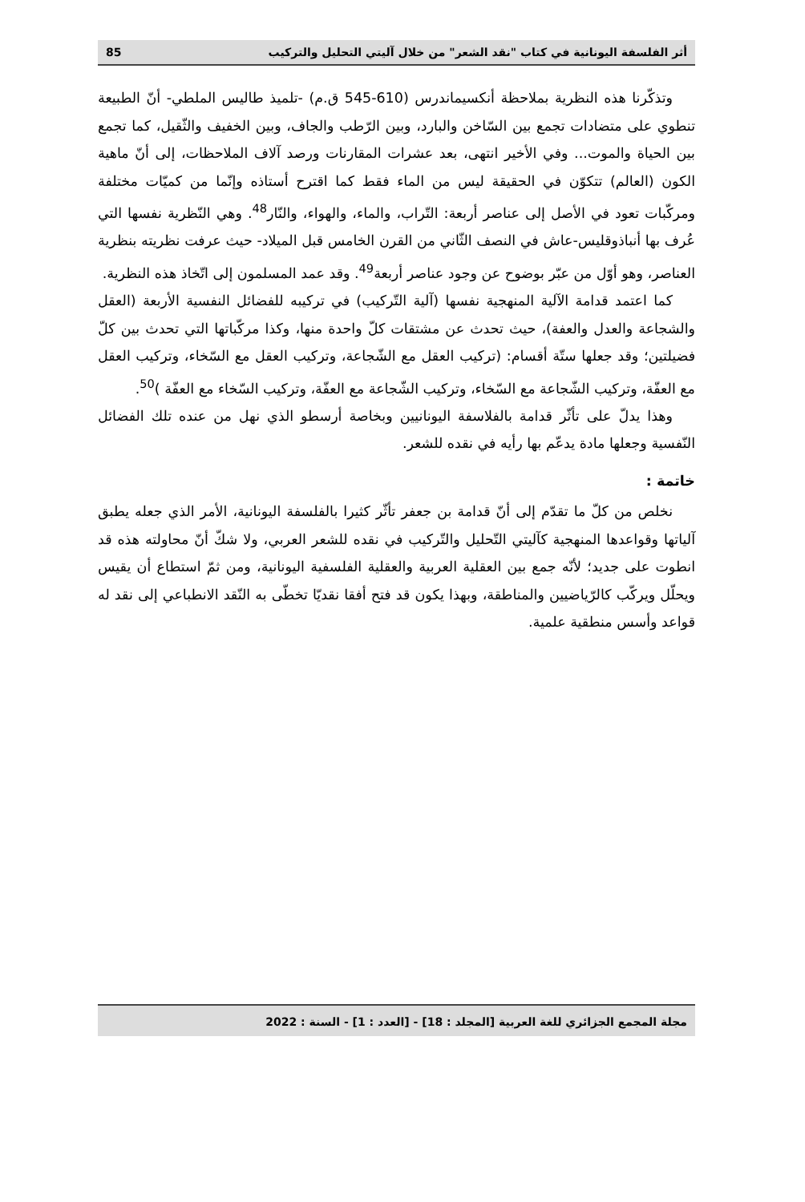أثر الفلسفة اليونانية في كتاب "نقد الشعر" من خلال آليتي التحليل والتركيب 85
وتذكّرنا هذه النظرية بملاحظة أنكسيماندرس (610-545 ق.م) -تلميذ طاليس الملطي- أنّ الطبيعة تنطوي على متضادات تجمع بين السّاخن والبارد، وبين الرّطب والجاف، وبين الخفيف والثّقيل، كما تجمع بين الحياة والموت... وفي الأخير انتهى، بعد عشرات المقارنات ورصد آلاف الملاحظات، إلى أنّ ماهية الكون (العالم) تتكوّن في الحقيقة ليس من الماء فقط كما اقترح أستاذه وإنّما من كميّات مختلفة ومركّبات تعود في الأصل إلى عناصر أربعة: التّراب، والماء، والهواء، والنّار<sup>48</sup>. وهي النّظرية نفسها التي عُرف بها أنباذوقليس-عاش في النصف الثّاني من القرن الخامس قبل الميلاد- حيث عرفت نظريته بنظرية العناصر، وهو أوّل من عبّر بوضوح عن وجود عناصر أربعة<sup>49</sup>. وقد عمد المسلمون إلى اتّخاذ هذه النظرية.
كما اعتمد قدامة الآلية المنهجية نفسها (آلية التّركيب) في تركيبه للفضائل النفسية الأربعة (العقل والشجاعة والعدل والعفة)، حيث تحدث عن مشتقات كلّ واحدة منها، وكذا مركّباتها التي تحدث بين كلّ فضيلتين؛ وقد جعلها ستّة أقسام: (تركيب العقل مع الشّجاعة، وتركيب العقل مع السّخاء، وتركيب العقل مع العفّة، وتركيب الشّجاعة مع السّخاء، وتركيب الشّجاعة مع العفّة، وتركيب السّخاء مع العفّة )<sup>50</sup>.
وهذا يدلّ على تأثّر قدامة بالفلاسفة اليونانيين وبخاصة أرسطو الذي نهل من عنده تلك الفضائل النّفسية وجعلها مادة يدعّم بها رأيه في نقده للشعر.
خاتمة :
نخلص من كلّ ما تقدّم إلى أنّ قدامة بن جعفر تأثّر كثيرا بالفلسفة اليونانية، الأمر الذي جعله يطبق آلياتها وقواعدها المنهجية كآليتي التّحليل والتّركيب في نقده للشعر العربي، ولا شكّ أنّ محاولته هذه قد انطوت على جديد؛ لأنّه جمع بين العقلية العربية والعقلية الفلسفية اليونانية، ومن ثمّ استطاع أن يقيس ويحلّل ويركّب كالرّياضيين والمناطقة، وبهذا يكون قد فتح أفقا نقديّا تخطّى به النّقد الانطباعي إلى نقد له قواعد وأسس منطقية علمية.
مجلة المجمع الجزائري للغة العربية [المجلد : 18] - [العدد : 1] - السنة : 2022